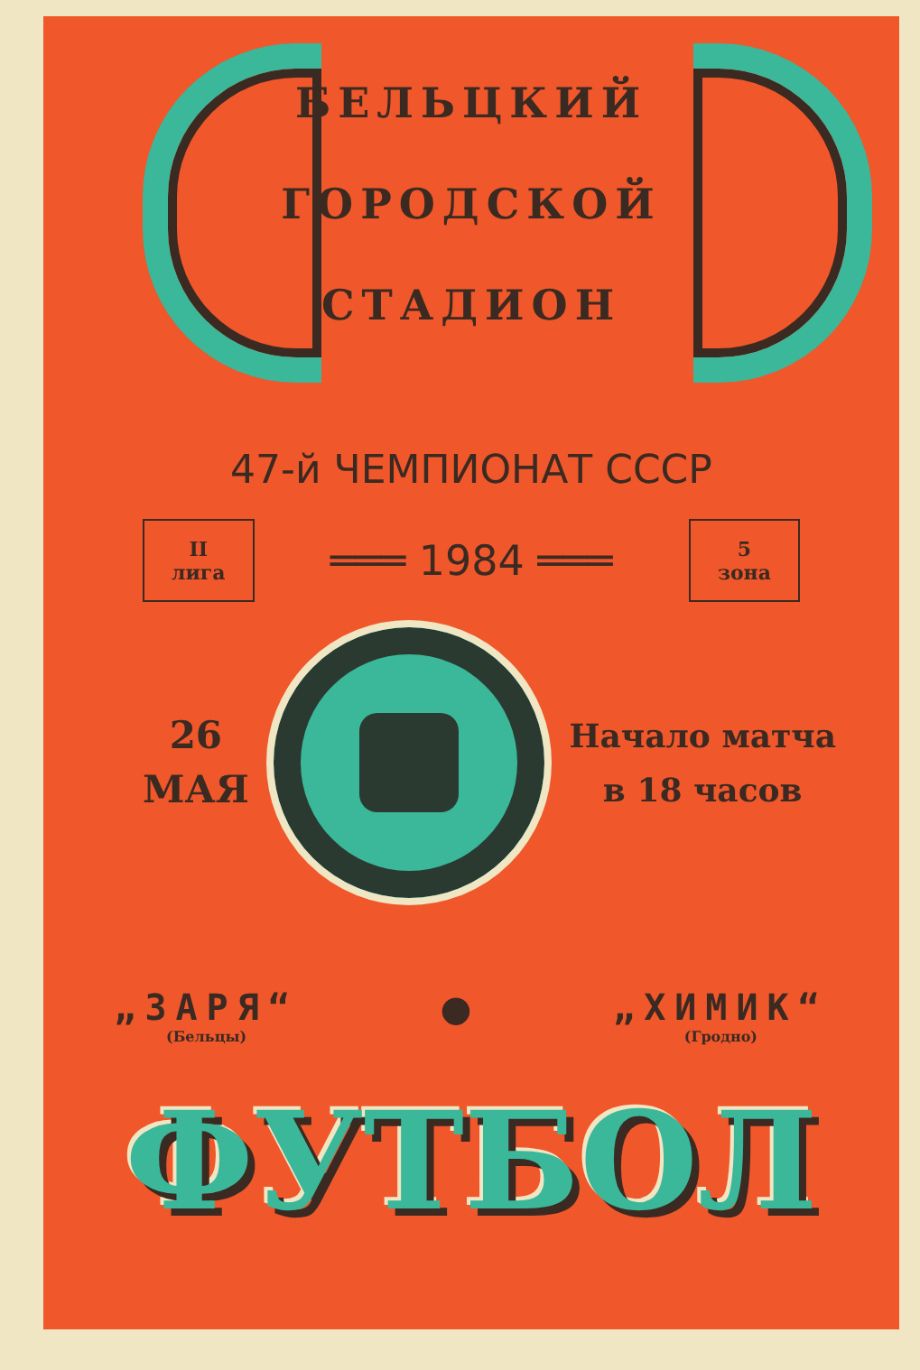БЕЛЬЦКИЙ
ГОРОДСКОЙ
СТАДИОН
47-й ЧЕМПИОНАТ СССР
II
лига
═══ 1984 ═══
5
зона
26
МАЯ
Начало матча
в 18 часов
„ЗАРЯ“
(Бельцы)
● „ХИМИК“
(Гродно)
ФУТБОЛ